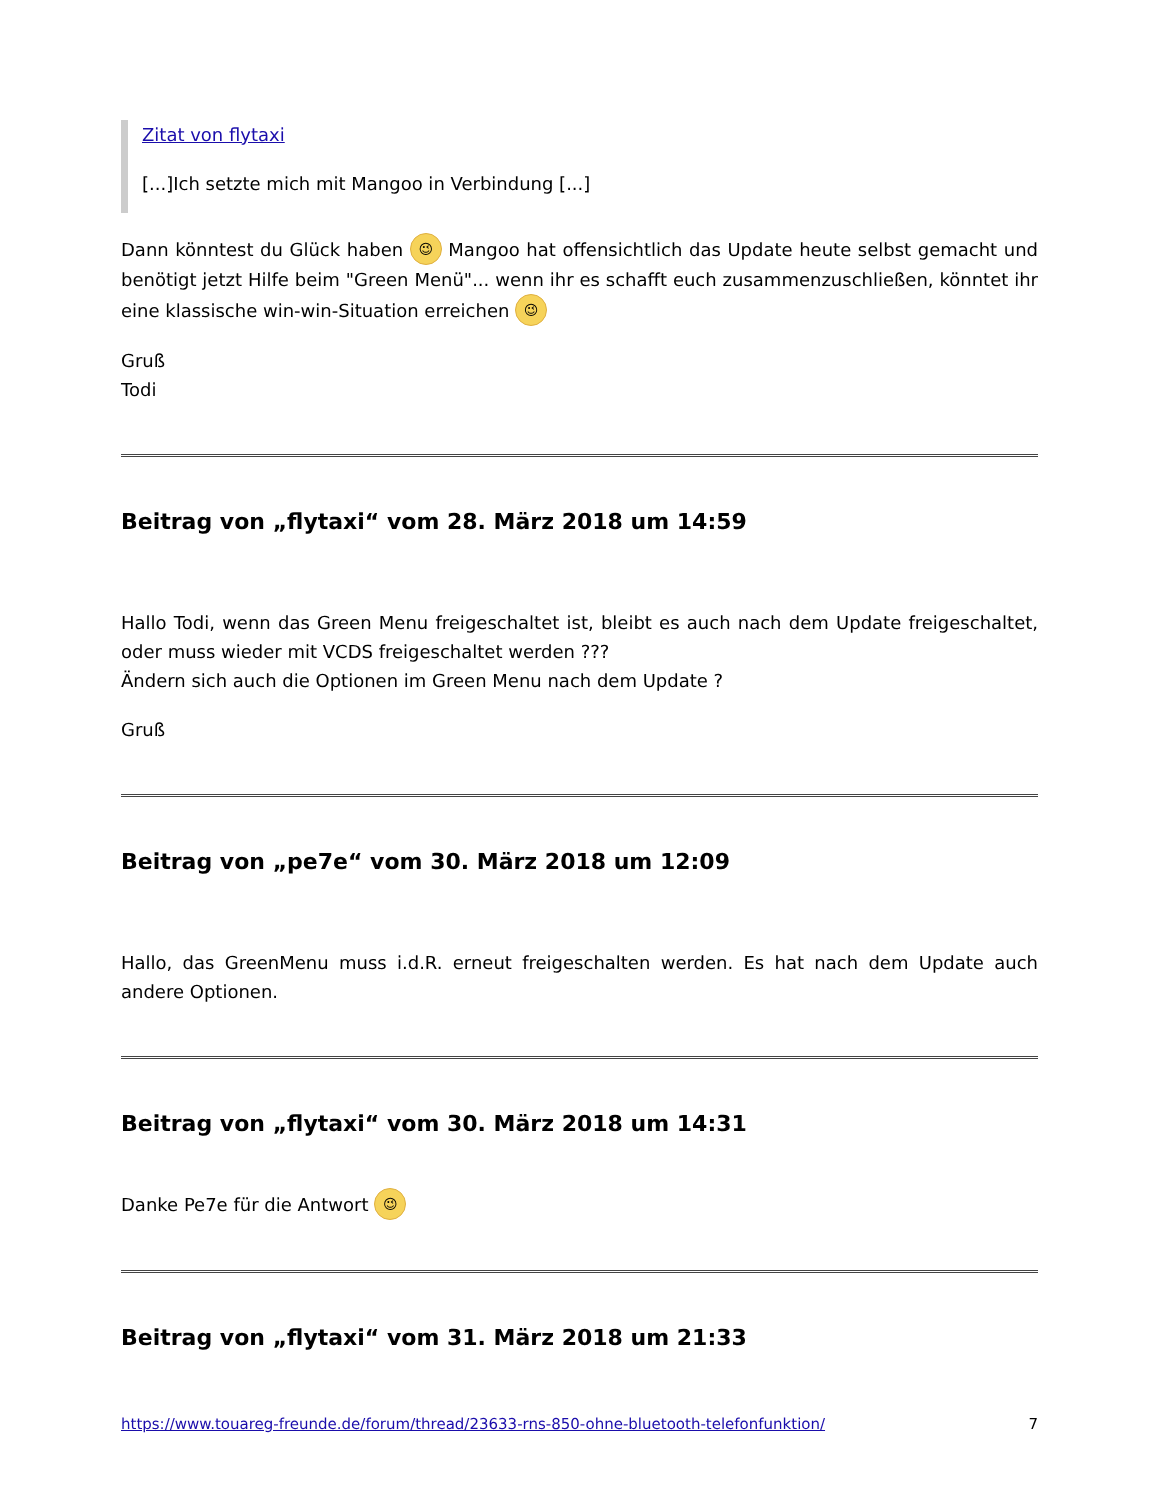Zitat von flytaxi
[...]Ich setzte mich mit Mangoo in Verbindung [...]
Dann könntest du Glück haben 😉 Mangoo hat offensichtlich das Update heute selbst gemacht und benötigt jetzt Hilfe beim "Green Menü"... wenn ihr es schafft euch zusammenzuschließen, könntet ihr eine klassische win-win-Situation erreichen 😉
Gruß
Todi
Beitrag von „flytaxi“ vom 28. März 2018 um 14:59
Hallo Todi, wenn das Green Menu freigeschaltet ist, bleibt es auch nach dem Update freigeschaltet, oder muss wieder mit VCDS freigeschaltet werden ???
Ändern sich auch die Optionen im Green Menu nach dem Update ?
Gruß
Beitrag von „pe7e“ vom 30. März 2018 um 12:09
Hallo, das GreenMenu muss i.d.R. erneut freigeschalten werden. Es hat nach dem Update auch andere Optionen.
Beitrag von „flytaxi“ vom 30. März 2018 um 14:31
Danke Pe7e für die Antwort 😉
Beitrag von „flytaxi“ vom 31. März 2018 um 21:33
https://www.touareg-freunde.de/forum/thread/23633-rns-850-ohne-bluetooth-telefonfunktion/ 7